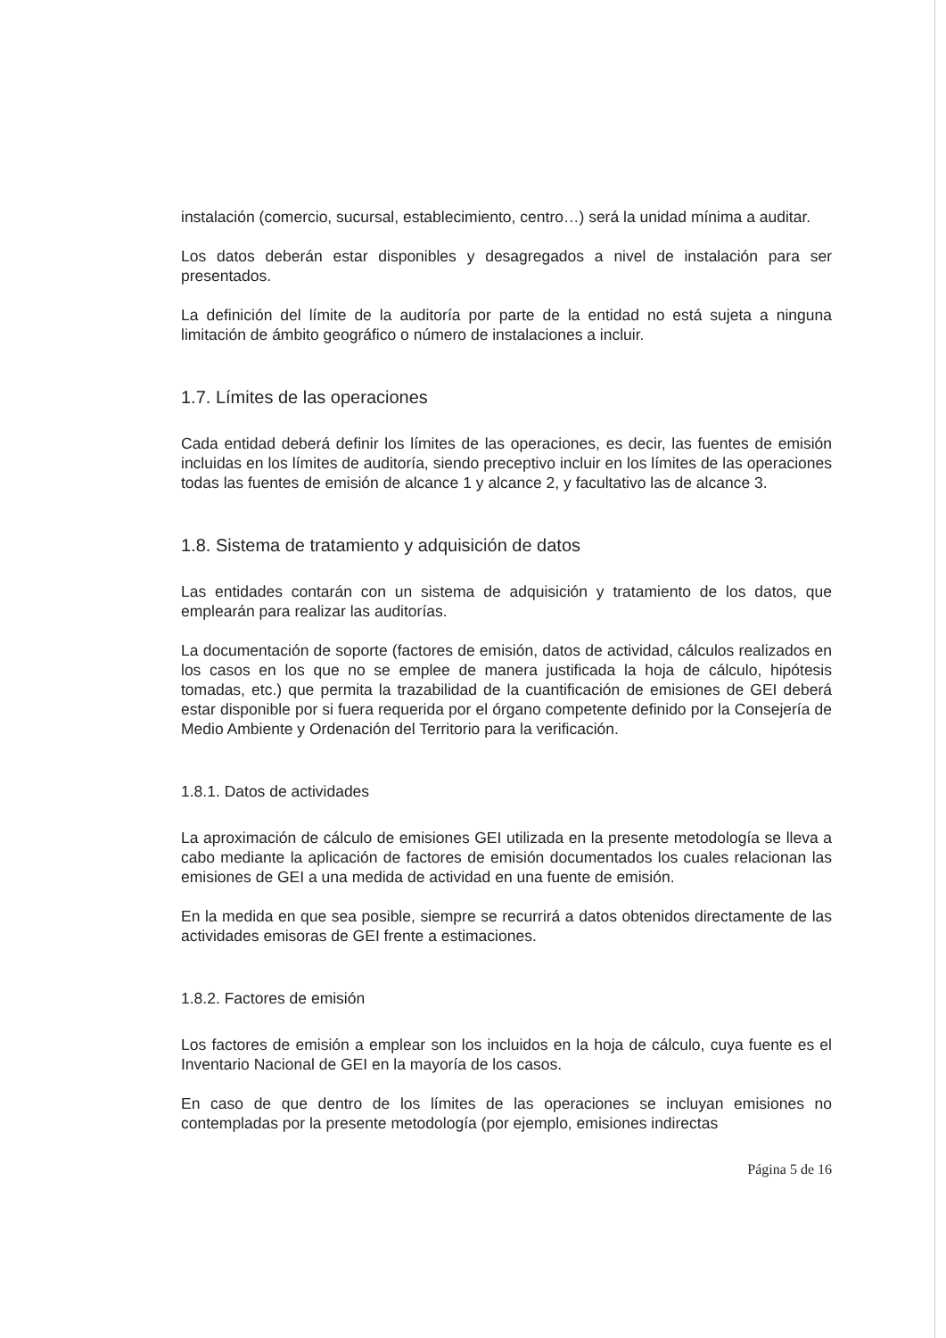instalación (comercio, sucursal, establecimiento, centro…) será la unidad mínima a auditar.
Los datos deberán estar disponibles y desagregados a nivel de instalación para ser presentados.
La definición del límite de la auditoría por parte de la entidad no está sujeta a ninguna limitación de ámbito geográfico o número de instalaciones a incluir.
1.7. Límites de las operaciones
Cada entidad deberá definir los límites de las operaciones, es decir, las fuentes de emisión incluidas en los límites de auditoría, siendo preceptivo incluir en los límites de las operaciones todas las fuentes de emisión de alcance 1 y alcance 2, y facultativo las de alcance 3.
1.8. Sistema de tratamiento y adquisición de datos
Las entidades contarán con un sistema de adquisición y tratamiento de los datos, que emplearán para realizar las auditorías.
La documentación de soporte (factores de emisión, datos de actividad, cálculos realizados en los casos en los que no se emplee de manera justificada la hoja de cálculo, hipótesis tomadas, etc.) que permita la trazabilidad de la cuantificación de emisiones de GEI deberá estar disponible por si fuera requerida por el órgano competente definido por la Consejería de Medio Ambiente y Ordenación del Territorio para la verificación.
1.8.1. Datos de actividades
La aproximación de cálculo de emisiones GEI utilizada en la presente metodología se lleva a cabo mediante la aplicación de factores de emisión documentados los cuales relacionan las emisiones de GEI a una medida de actividad en una fuente de emisión.
En la medida en que sea posible, siempre se recurrirá a datos obtenidos directamente de las actividades emisoras de GEI frente a estimaciones.
1.8.2. Factores de emisión
Los factores de emisión a emplear son los incluidos en la hoja de cálculo, cuya fuente es el Inventario Nacional de GEI en la mayoría de los casos.
En caso de que dentro de los límites de las operaciones se incluyan emisiones no contempladas por la presente metodología (por ejemplo, emisiones indirectas
Página 5 de 16